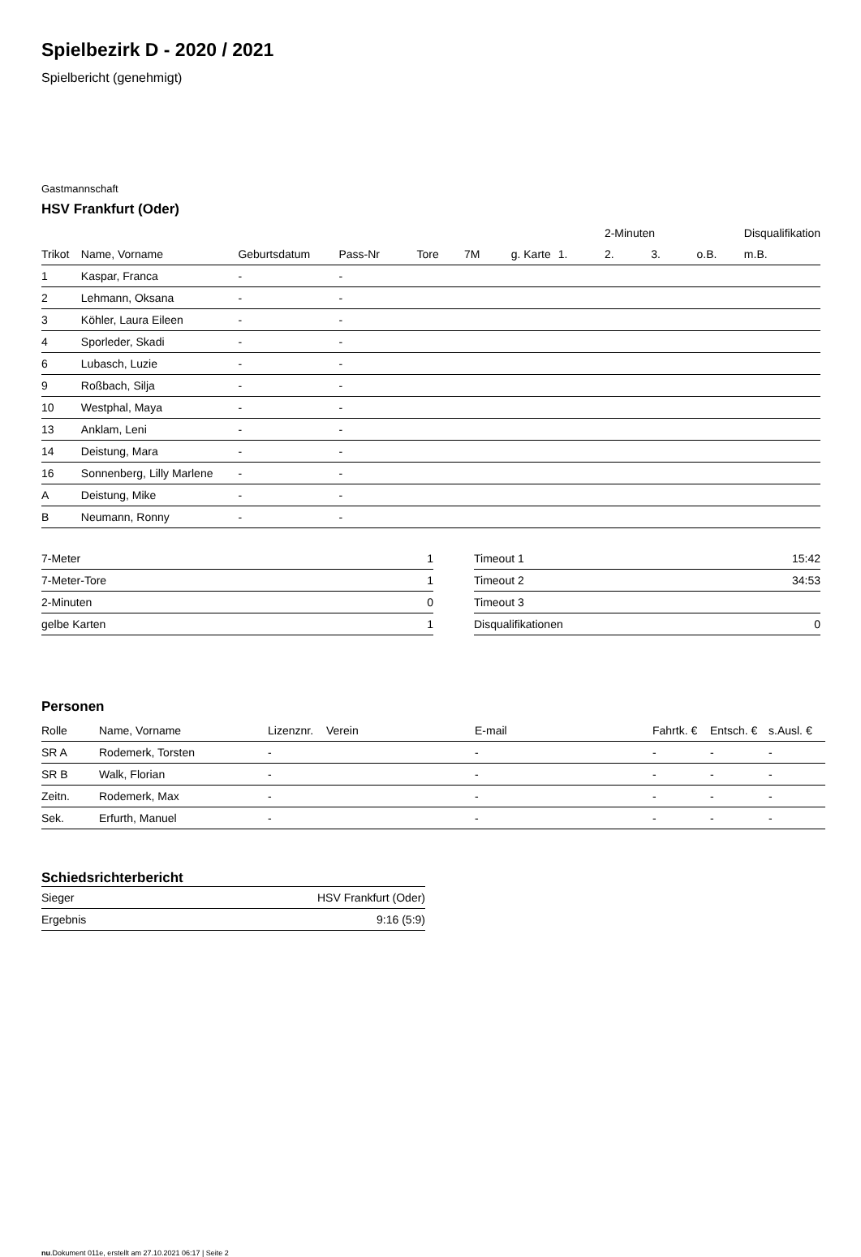Spielbezirk D - 2020 / 2021
Spielbericht (genehmigt)
Gastmannschaft
HSV Frankfurt (Oder)
| | | | | | | | | 2-Minuten | | | Disqualifikation |
| --- | --- | --- | --- | --- | --- | --- | --- | --- | --- | --- | --- |
| Trikot | Name, Vorname | Geburtsdatum | Pass-Nr | Tore | 7M | g. Karte | 1. | 2. | 3. | o.B. | m.B. |
| 1 | Kaspar, Franca | - | - | | | | | | | | |
| 2 | Lehmann, Oksana | - | - | | | | | | | | |
| 3 | Köhler, Laura Eileen | - | - | | | | | | | | |
| 4 | Sporleder, Skadi | - | - | | | | | | | | |
| 6 | Lubasch, Luzie | - | - | | | | | | | | |
| 9 | Roßbach, Silja | - | - | | | | | | | | |
| 10 | Westphal, Maya | - | - | | | | | | | | |
| 13 | Anklam, Leni | - | - | | | | | | | | |
| 14 | Deistung, Mara | - | - | | | | | | | | |
| 16 | Sonnenberg, Lilly Marlene | - | - | | | | | | | | |
| A | Deistung, Mike | - | - | | | | | | | | |
| B | Neumann, Ronny | - | - | | | | | | | | |
| 7-Meter | 1 |
| 7-Meter-Tore | 1 |
| 2-Minuten | 0 |
| gelbe Karten | 1 |
| Timeout 1 | 15:42 |
| Timeout 2 | 34:53 |
| Timeout 3 | |
| Disqualifikationen | 0 |
Personen
| Rolle | Name, Vorname | Lizenznr. | Verein | E-mail | Fahrtk. € | Entsch. € | s.Ausl. € |
| --- | --- | --- | --- | --- | --- | --- | --- |
| SR A | Rodemerk, Torsten | - | | - | - | - | - |
| SR B | Walk, Florian | - | | - | - | - | - |
| Zeitn. | Rodemerk, Max | - | | - | - | - | - |
| Sek. | Erfurth, Manuel | - | | - | - | - | - |
Schiedsrichterbericht
| Sieger | HSV Frankfurt (Oder) |
| Ergebnis | 9:16 (5:9) |
nu.Dokument 011e, erstellt am 27.10.2021 06:17 | Seite 2